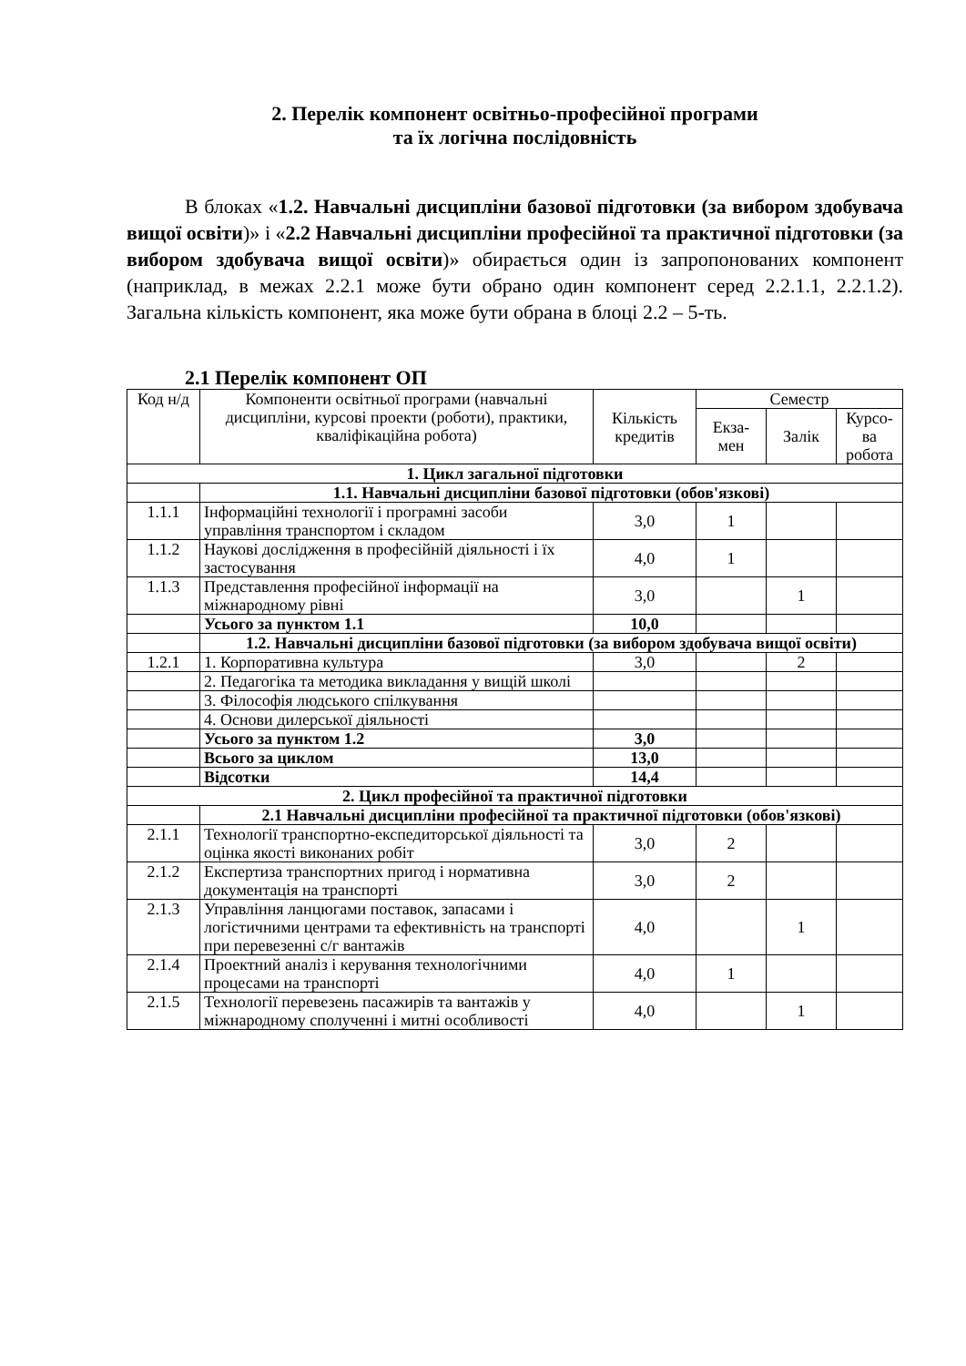2. Перелік компонент освітньо-професійної програми
та їх логічна послідовність
В блоках «1.2. Навчальні дисципліни базової підготовки (за вибором здобувача вищої освіти)» і «2.2 Навчальні дисципліни професійної та практичної підготовки (за вибором здобувача вищої освіти)» обирається один із запропонованих компонент (наприклад, в межах 2.2.1 може бути обрано один компонент серед 2.2.1.1, 2.2.1.2). Загальна кількість компонент, яка може бути обрана в блоці 2.2 – 5-ть.
2.1 Перелік компонент ОП
| Код н/д | Компоненти освітньої програми (навчальні дисципліни, курсові проекти (роботи), практики, кваліфікаційна робота) | Кількість кредитів | Семестр | | |
| --- | --- | --- | --- | --- | --- |
| | | | Екза-мен | Залік | Курсо-ва робота |
| 1. Цикл загальної підготовки | | | | | |
| | 1.1. Навчальні дисципліни базової підготовки (обов'язкові) | | | | |
| 1.1.1 | Інформаційні технології і програмні засоби управління транспортом і складом | 3,0 | 1 | | |
| 1.1.2 | Наукові дослідження в професійній діяльності і їх застосування | 4,0 | 1 | | |
| 1.1.3 | Представлення професійної інформації на міжнародному рівні | 3,0 | | 1 | |
| | Усього за пунктом 1.1 | 10,0 | | | |
| | 1.2. Навчальні дисципліни базової підготовки (за вибором здобувача вищої освіти) | | | | |
| 1.2.1 | 1. Корпоративна культура | 3,0 | | 2 | |
| | 2. Педагогіка та методика викладання у вищій школі | | | | |
| | 3. Філософія людського спілкування | | | | |
| | 4. Основи дилерської діяльності | | | | |
| | Усього за пунктом 1.2 | 3,0 | | | |
| | Всього за циклом | 13,0 | | | |
| | Відсотки | 14,4 | | | |
| 2. Цикл професійної та практичної підготовки | | | | | |
| | 2.1 Навчальні дисципліни професійної та практичної підготовки (обов'язкові) | | | | |
| 2.1.1 | Технології транспортно-експедиторської діяльності та оцінка якості виконаних робіт | 3,0 | 2 | | |
| 2.1.2 | Експертиза транспортних пригод і нормативна документація на транспорті | 3,0 | 2 | | |
| 2.1.3 | Управління ланцюгами поставок, запасами і логістичними центрами та ефективність на транспорті при перевезенні с/г вантажів | 4,0 | | 1 | |
| 2.1.4 | Проектний аналіз і керування технологічними процесами на транспорті | 4,0 | 1 | | |
| 2.1.5 | Технології перевезень пасажирів та вантажів у міжнародному сполученні і митні особливості | 4,0 | | 1 | |